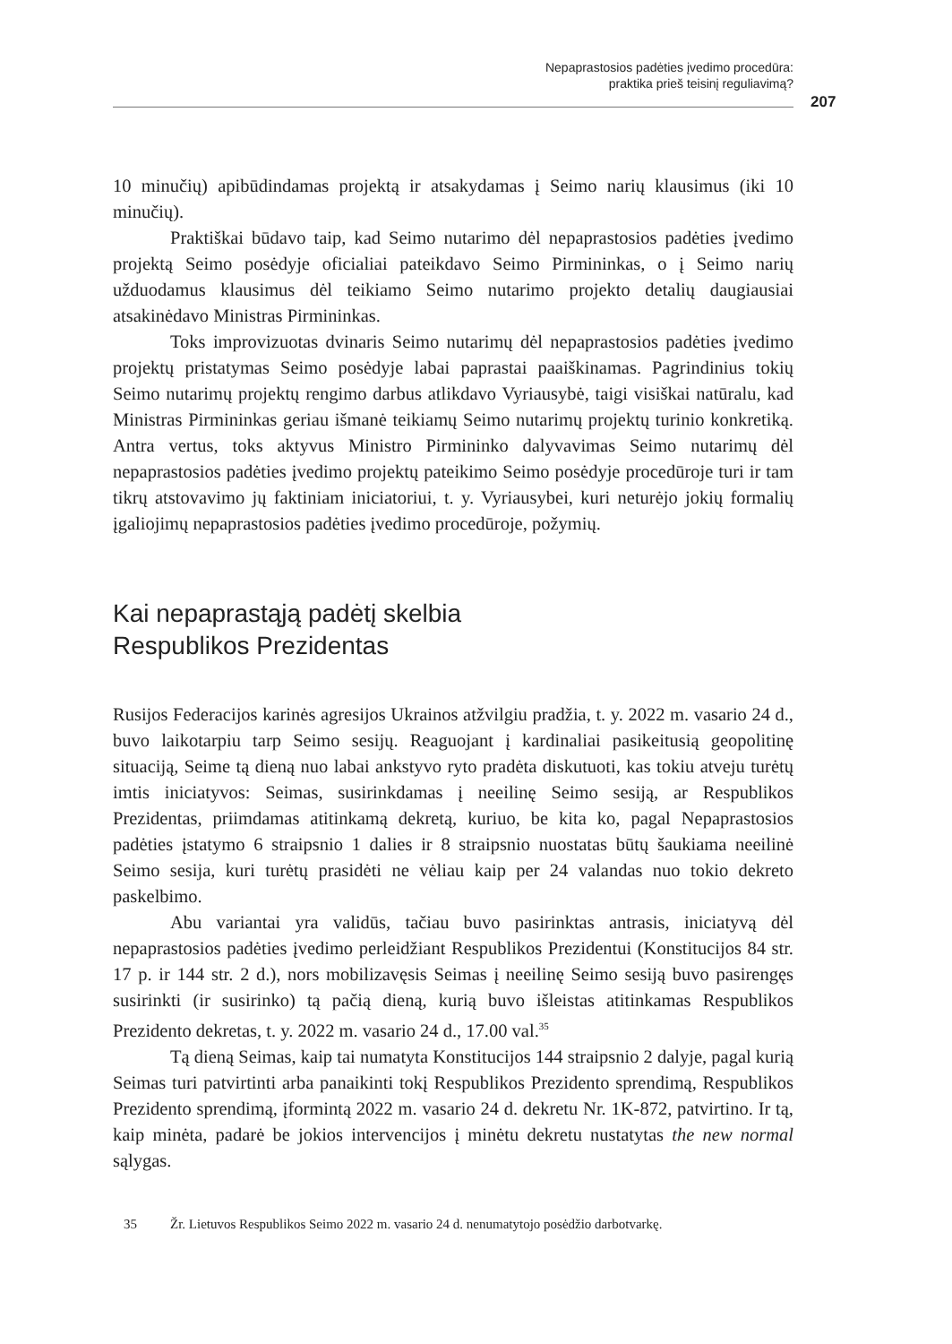Nepaprastosios padėties įvedimo procedūra:
praktika prieš teisinį reguliavimą?
207
10 minučių) apibūdindamas projektą ir atsakydamas į Seimo narių klausimus (iki 10 minučių).
Praktiškai būdavo taip, kad Seimo nutarimo dėl nepaprastosios padėties įvedimo projektą Seimo posėdyje oficialiai pateikdavo Seimo Pirmininkas, o į Seimo narių užduodamus klausimus dėl teikiamo Seimo nutarimo projekto detalių daugiausiai atsakinėdavo Ministras Pirmininkas.
Toks improvizuotas dvinaris Seimo nutarimų dėl nepaprastosios padėties įvedimo projektų pristatymas Seimo posėdyje labai paprastai paaiškinamas. Pagrindinius tokių Seimo nutarimų projektų rengimo darbus atlikdavo Vyriausybė, taigi visiškai natūralu, kad Ministras Pirmininkas geriau išmanė teikiamų Seimo nutarimų projektų turinio konkretiką. Antra vertus, toks aktyvus Ministro Pirmininko dalyvavimas Seimo nutarimų dėl nepaprastosios padėties įvedimo projektų pateikimo Seimo posėdyje procedūroje turi ir tam tikrų atstovavimo jų faktiniam iniciatoriui, t. y. Vyriausybei, kuri neturėjo jokių formalių įgaliojimų nepaprastosios padėties įvedimo procedūroje, požymių.
Kai nepaprastąją padėtį skelbia
Respublikos Prezidentas
Rusijos Federacijos karinės agresijos Ukrainos atžvilgiu pradžia, t. y. 2022 m. vasario 24 d., buvo laikotarpiu tarp Seimo sesijų. Reaguojant į kardinaliai pasikeitusią geopolitinę situaciją, Seime tą dieną nuo labai ankstyvo ryto pradėta diskutuoti, kas tokiu atveju turėtų imtis iniciatyvos: Seimas, susirinkdamas į neeilinę Seimo sesiją, ar Respublikos Prezidentas, priimdamas atitinkamą dekretą, kuriuo, be kita ko, pagal Nepaprastosios padėties įstatymo 6 straipsnio 1 dalies ir 8 straipsnio nuostatas būtų šaukiama neeilinė Seimo sesija, kuri turėtų prasidėti ne vėliau kaip per 24 valandas nuo tokio dekreto paskelbimo.
Abu variantai yra validūs, tačiau buvo pasirinktas antrasis, iniciatyvą dėl nepaprastosios padėties įvedimo perleidžiant Respublikos Prezidentui (Konstitucijos 84 str. 17 p. ir 144 str. 2 d.), nors mobilizavęsis Seimas į neeilinę Seimo sesiją buvo pasirengęs susirinkti (ir susirinko) tą pačią dieną, kurią buvo išleistas atitinkamas Respublikos Prezidento dekretas, t. y. 2022 m. vasario 24 d., 17.00 val.<sup>35</sup>
Tą dieną Seimas, kaip tai numatyta Konstitucijos 144 straipsnio 2 dalyje, pagal kurią Seimas turi patvirtinti arba panaikinti tokį Respublikos Prezidento sprendimą, Respublikos Prezidento sprendimą, įformintą 2022 m. vasario 24 d. dekretu Nr. 1K-872, patvirtino. Ir tą, kaip minėta, padarė be jokios intervencijos į minėtu dekretu nustatytas the new normal sąlygas.
35 Žr. Lietuvos Respublikos Seimo 2022 m. vasario 24 d. nenumatytojo posėdžio darbotvarkę.